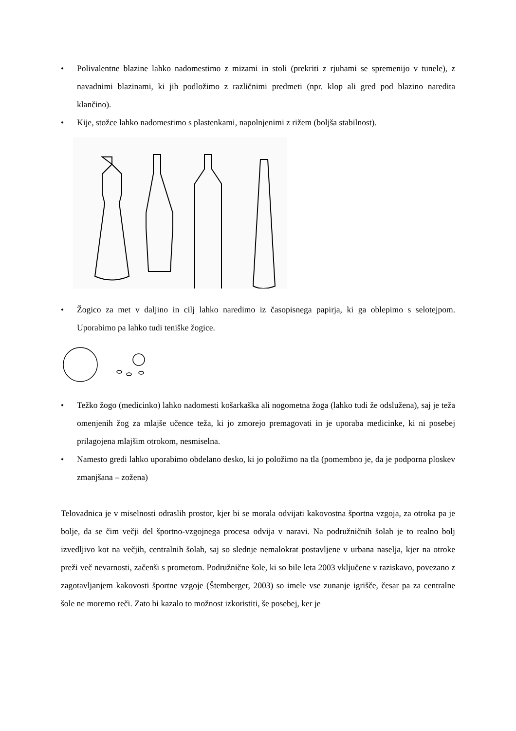• Polivalentne blazine lahko nadomestimo z mizami in stoli (prekriti z rjuhami se spremenijo v tunele), z navadnimi blazinami, ki jih podložimo z različnimi predmeti (npr. klop ali gred pod blazino naredita klančino).
• Kije, stožce lahko nadomestimo s plastenkami, napolnjenimi z rižem (boljša stabilnost).
• Žogico za met v daljino in cilj lahko naredimo iz časopisnega papirja, ki ga oblepimo s selotejpom. Uporabimo pa lahko tudi teniške žogice.
• Težko žogo (medicinko) lahko nadomesti košarkaška ali nogometna žoga (lahko tudi že odslužena), saj je teža omenjenih žog za mlajše učence teža, ki jo zmorejo premagovati in je uporaba medicinke, ki ni posebej prilagojena mlajšim otrokom, nesmiselna.
• Namesto gredi lahko uporabimo obdelano desko, ki jo položimo na tla (pomembno je, da je podporna ploskev zmanjšana – zožena)
Telovadnica je v miselnosti odraslih prostor, kjer bi se morala odvijati kakovostna športna vzgoja, za otroka pa je bolje, da se čim večji del športno-vzgojnega procesa odvija v naravi. Na podružničnih šolah je to realno bolj izvedljivo kot na večjih, centralnih šolah, saj so slednje nemalokrat postavljene v urbana naselja, kjer na otroke preži več nevarnosti, začenši s prometom. Podružnične šole, ki so bile leta 2003 vključene v raziskavo, povezano z zagotavljanjem kakovosti športne vzgoje (Štemberger, 2003) so imele vse zunanje igrišče, česar pa za centralne šole ne moremo reči. Zato bi kazalo to možnost izkoristiti, še posebej, ker je